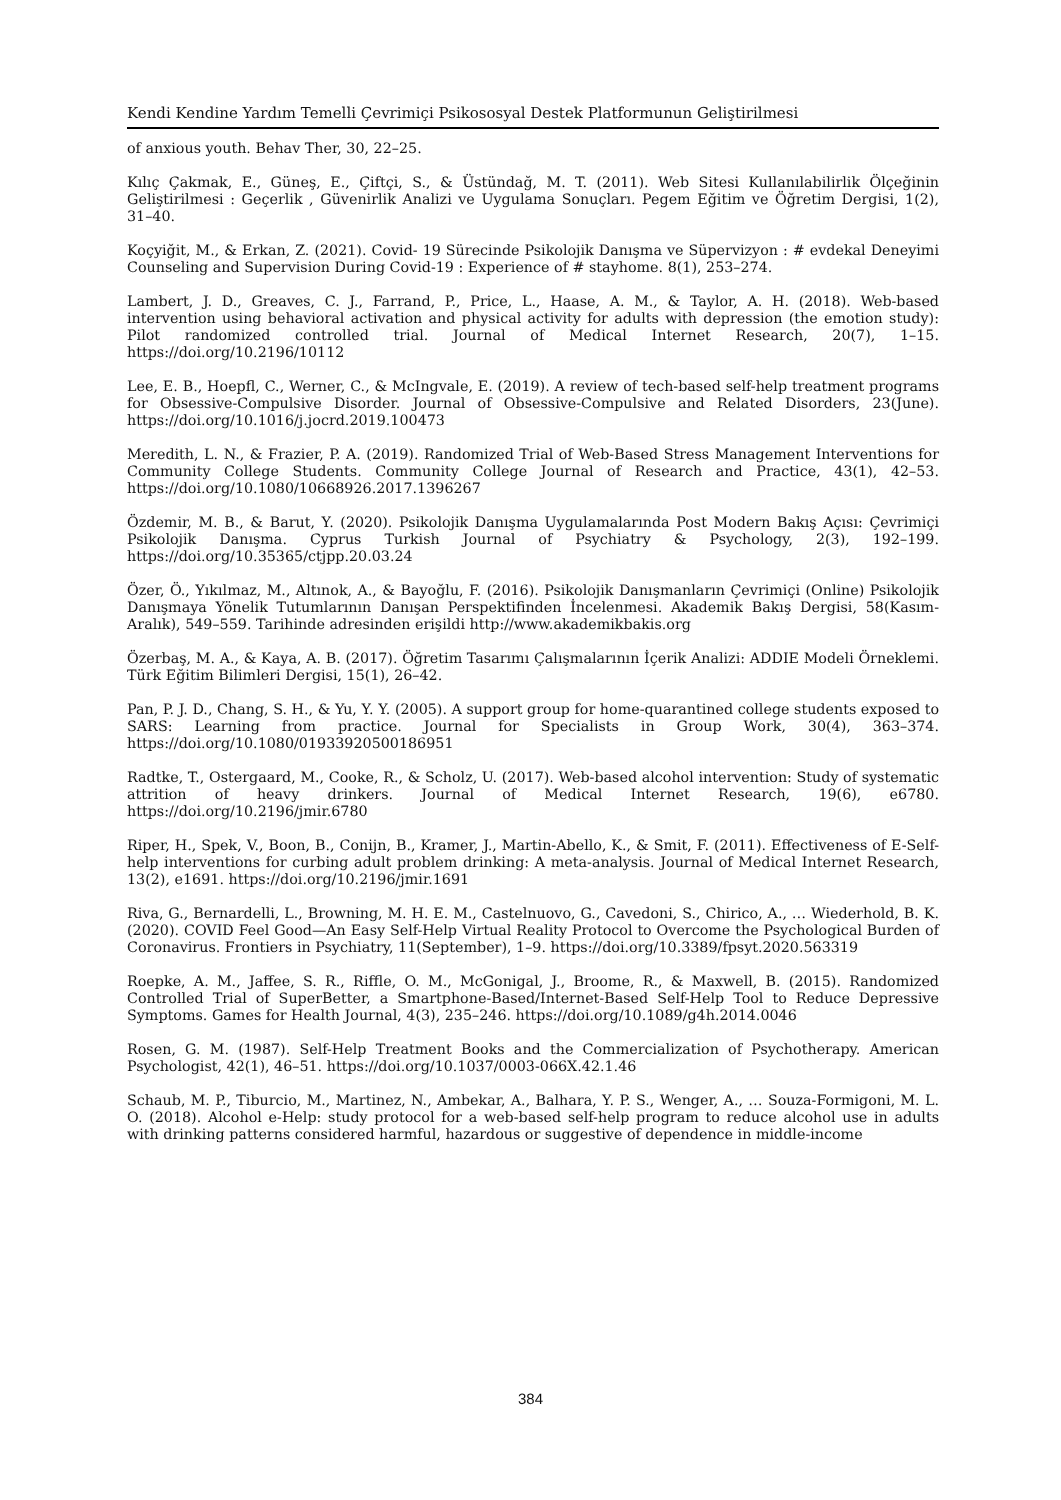Kendi Kendine Yardım Temelli Çevrimiçi Psikososyal Destek Platformunun Geliştirilmesi
of anxious youth. Behav Ther, 30, 22–25.
Kılıç Çakmak, E., Güneş, E., Çiftçi, S., & Üstündağ, M. T. (2011). Web Sitesi Kullanılabilirlik Ölçeğinin Geliştirilmesi : Geçerlik , Güvenirlik Analizi ve Uygulama Sonuçları. Pegem Eğitim ve Öğretim Dergisi, 1(2), 31–40.
Koçyiğit, M., & Erkan, Z. (2021). Covid- 19 Sürecinde Psikolojik Danışma ve Süpervizyon : # evdekal Deneyimi Counseling and Supervision During Covid-19 : Experience of # stayhome. 8(1), 253–274.
Lambert, J. D., Greaves, C. J., Farrand, P., Price, L., Haase, A. M., & Taylor, A. H. (2018). Web-based intervention using behavioral activation and physical activity for adults with depression (the emotion study): Pilot randomized controlled trial. Journal of Medical Internet Research, 20(7), 1–15. https://doi.org/10.2196/10112
Lee, E. B., Hoepfl, C., Werner, C., & McIngvale, E. (2019). A review of tech-based self-help treatment programs for Obsessive-Compulsive Disorder. Journal of Obsessive-Compulsive and Related Disorders, 23(June). https://doi.org/10.1016/j.jocrd.2019.100473
Meredith, L. N., & Frazier, P. A. (2019). Randomized Trial of Web-Based Stress Management Interventions for Community College Students. Community College Journal of Research and Practice, 43(1), 42–53. https://doi.org/10.1080/10668926.2017.1396267
Özdemir, M. B., & Barut, Y. (2020). Psikolojik Danışma Uygulamalarında Post Modern Bakış Açısı: Çevrimiçi Psikolojik Danışma. Cyprus Turkish Journal of Psychiatry & Psychology, 2(3), 192–199. https://doi.org/10.35365/ctjpp.20.03.24
Özer, Ö., Yıkılmaz, M., Altınok, A., & Bayoğlu, F. (2016). Psikolojik Danışmanların Çevrimiçi (Online) Psikolojik Danışmaya Yönelik Tutumlarının Danışan Perspektifinden İncelenmesi. Akademik Bakış Dergisi, 58(Kasım-Aralık), 549–559. Tarihinde adresinden erişildi http://www.akademikbakis.org
Özerbaş, M. A., & Kaya, A. B. (2017). Öğretim Tasarımı Çalışmalarının İçerik Analizi: ADDIE Modeli Örneklemi. Türk Eğitim Bilimleri Dergisi, 15(1), 26–42.
Pan, P. J. D., Chang, S. H., & Yu, Y. Y. (2005). A support group for home-quarantined college students exposed to SARS: Learning from practice. Journal for Specialists in Group Work, 30(4), 363–374. https://doi.org/10.1080/01933920500186951
Radtke, T., Ostergaard, M., Cooke, R., & Scholz, U. (2017). Web-based alcohol intervention: Study of systematic attrition of heavy drinkers. Journal of Medical Internet Research, 19(6), e6780. https://doi.org/10.2196/jmir.6780
Riper, H., Spek, V., Boon, B., Conijn, B., Kramer, J., Martin-Abello, K., & Smit, F. (2011). Effectiveness of E-Self-help interventions for curbing adult problem drinking: A meta-analysis. Journal of Medical Internet Research, 13(2), e1691. https://doi.org/10.2196/jmir.1691
Riva, G., Bernardelli, L., Browning, M. H. E. M., Castelnuovo, G., Cavedoni, S., Chirico, A., … Wiederhold, B. K. (2020). COVID Feel Good—An Easy Self-Help Virtual Reality Protocol to Overcome the Psychological Burden of Coronavirus. Frontiers in Psychiatry, 11(September), 1–9. https://doi.org/10.3389/fpsyt.2020.563319
Roepke, A. M., Jaffee, S. R., Riffle, O. M., McGonigal, J., Broome, R., & Maxwell, B. (2015). Randomized Controlled Trial of SuperBetter, a Smartphone-Based/Internet-Based Self-Help Tool to Reduce Depressive Symptoms. Games for Health Journal, 4(3), 235–246. https://doi.org/10.1089/g4h.2014.0046
Rosen, G. M. (1987). Self-Help Treatment Books and the Commercialization of Psychotherapy. American Psychologist, 42(1), 46–51. https://doi.org/10.1037/0003-066X.42.1.46
Schaub, M. P., Tiburcio, M., Martinez, N., Ambekar, A., Balhara, Y. P. S., Wenger, A., … Souza-Formigoni, M. L. O. (2018). Alcohol e-Help: study protocol for a web-based self-help program to reduce alcohol use in adults with drinking patterns considered harmful, hazardous or suggestive of dependence in middle-income
384